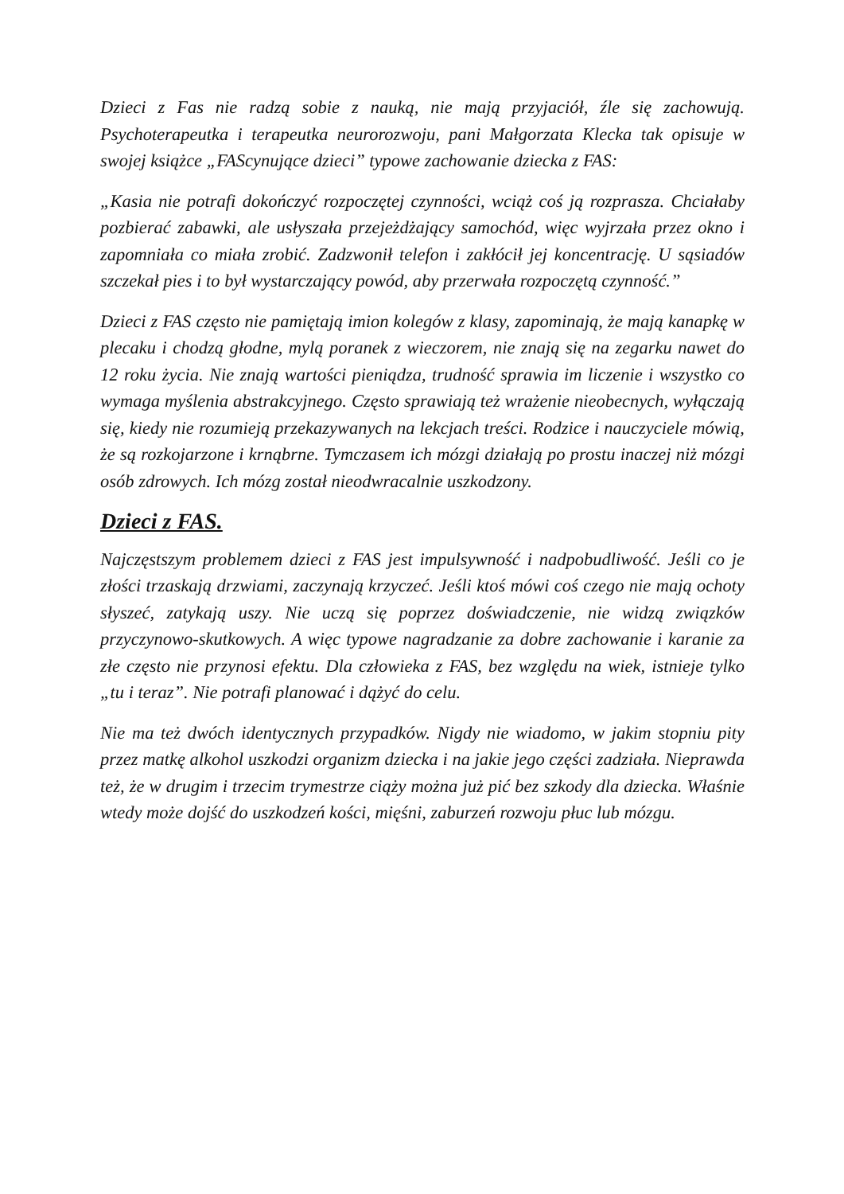Dzieci z Fas nie radzą sobie z nauką, nie mają przyjaciół, źle się zachowują. Psychoterapeutka i terapeutka neurorozwoju, pani Małgorzata Klecka tak opisuje w swojej książce „FAScynujące dzieci” typowe zachowanie dziecka z FAS:
„Kasia nie potrafi dokończyć rozpoczętej czynności, wciąż coś ją rozprasza. Chciałaby pozbierać zabawki, ale usłyszała przejeżdżający samochód, więc wyjrzała przez okno i zapomniała co miała zrobić. Zadzwonił telefon i zakłócił jej koncentrację. U sąsiadów szczekał pies i to był wystarczający powód, aby przerwała rozpoczętą czynność.”
Dzieci z FAS często nie pamiętają imion kolegów z klasy, zapominają, że mają kanapkę w plecaku i chodzą głodne, mylą poranek z wieczorem, nie znają się na zegarku nawet do 12 roku życia. Nie znają wartości pieniądza, trudność sprawia im liczenie i wszystko co wymaga myślenia abstrakcyjnego. Często sprawiają też wrażenie nieobecnych, wyłączają się, kiedy nie rozumieją przekazywanych na lekcjach treści. Rodzice i nauczyciele mówią, że są rozkojarzone i krnąbrne. Tymczasem ich mózgi działają po prostu inaczej niż mózgi osób zdrowych. Ich mózg został nieodwracalnie uszkodzony.
Dzieci z FAS.
Najczęstszym problemem dzieci z FAS jest impulsywność i nadpobudliwość. Jeśli co je złości trzaskają drzwiami, zaczynają krzyczeć. Jeśli ktoś mówi coś czego nie mają ochoty słyszeć, zatykają uszy. Nie uczą się poprzez doświadczenie, nie widzą związków przyczynowo-skutkowych. A więc typowe nagradzanie za dobre zachowanie i karanie za złe często nie przynosi efektu. Dla człowieka z FAS, bez względu na wiek, istnieje tylko „tu i teraz”. Nie potrafi planować i dążyć do celu.
Nie ma też dwóch identycznych przypadków. Nigdy nie wiadomo, w jakim stopniu pity przez matkę alkohol uszkodzi organizm dziecka i na jakie jego części zadziała. Nieprawda też, że w drugim i trzecim trymestrze ciąży można już pić bez szkody dla dziecka. Właśnie wtedy może dojść do uszkodzeń kości, mięśni, zaburzeń rozwoju płuc lub mózgu.